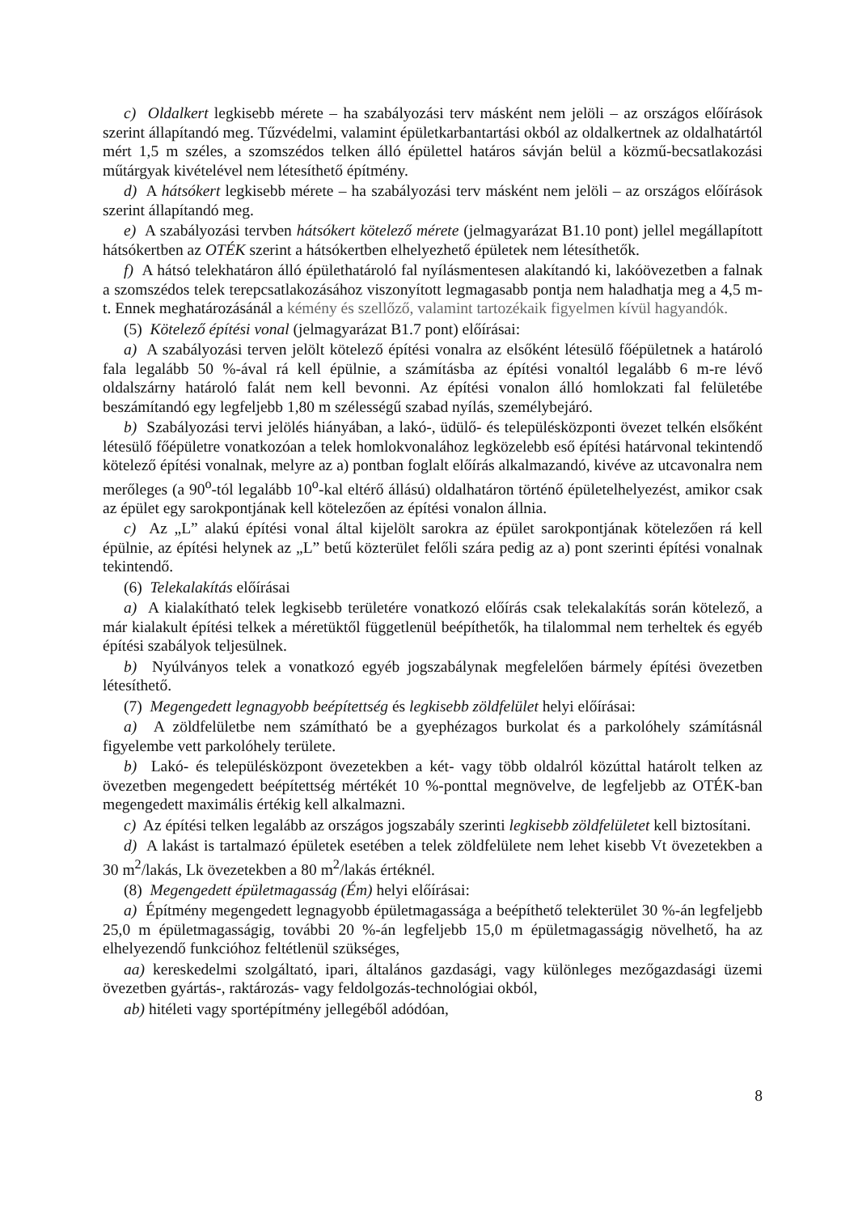c) Oldalkert legkisebb mérete – ha szabályozási terv másként nem jelöli – az országos előírások szerint állapítandó meg. Tűzvédelmi, valamint épületkarbantartási okból az oldalkertnek az oldalhatártól mért 1,5 m széles, a szomszédos telken álló épülettel határos sávján belül a közmű-becsatlakozási műtárgyak kivételével nem létesíthető építmény.
d) A hátsókert legkisebb mérete – ha szabályozási terv másként nem jelöli – az országos előírások szerint állapítandó meg.
e) A szabályozási tervben hátsókert kötelező mérete (jelmagyarázat B1.10 pont) jellel megállapított hátsókertben az OTÉK szerint a hátsókertben elhelyezhető épületek nem létesíthetők.
f) A hátsó telekhatáron álló épülethatároló fal nyílásmentesen alakítandó ki, lakóövezetben a falnak a szomszédos telek terepcsatlakozásához viszonyított legmagasabb pontja nem haladhatja meg a 4,5 m-t. Ennek meghatározásánál a kémény és szellőző, valamint tartozékaik figyelmen kívül hagyandók.
(5) Kötelező építési vonal (jelmagyarázat B1.7 pont) előírásai:
a) A szabályozási terven jelölt kötelező építési vonalra az elsőként létesülő főépületnek a határoló fala legalább 50 %-ával rá kell épülnie, a számításba az építési vonaltól legalább 6 m-re lévő oldalszárny határoló falát nem kell bevonni. Az építési vonalon álló homlokzati fal felületébe beszámítandó egy legfeljebb 1,80 m szélességű szabad nyílás, személybejáró.
b) Szabályozási tervi jelölés hiányában, a lakó-, üdülő- és településközponti övezet telkén elsőként létesülő főépületre vonatkozóan a telek homlokvonalához legközelebb eső építési határvonal tekintendő kötelező építési vonalnak, melyre az a) pontban foglalt előírás alkalmazandó, kivéve az utcavonalra nem merőleges (a 90<sup>o</sup>-tól legalább 10<sup>o</sup>-kal eltérő állású) oldalhatáron történő épületelhelyezést, amikor csak az épület egy sarokpontjának kell kötelezően az építési vonalon állnia.
c) Az „L” alakú építési vonal által kijelölt sarokra az épület sarokpontjának kötelezően rá kell épülnie, az építési helynek az „L” betű közterület felőli szára pedig az a) pont szerinti építési vonalnak tekintendő.
(6) Telekalakítás előírásai
a) A kialakítható telek legkisebb területére vonatkozó előírás csak telekalakítás során kötelező, a már kialakult építési telkek a méretüktől függetlenül beépíthetők, ha tilalommal nem terheltek és egyéb építési szabályok teljesülnek.
b) Nyúlványos telek a vonatkozó egyéb jogszabálynak megfelelően bármely építési övezetben létesíthető.
(7) Megengedett legnagyobb beépítettség és legkisebb zöldfelület helyi előírásai:
a) A zöldfelületbe nem számítható be a gyephézagos burkolat és a parkolóhely számításnál figyelembe vett parkolóhely területe.
b) Lakó- és településközpont övezetekben a két- vagy több oldalról közúttal határolt telken az övezetben megengedett beépítettség mértékét 10 %-ponttal megnövelve, de legfeljebb az OTÉK-ban megengedett maximális értékig kell alkalmazni.
c) Az építési telken legalább az országos jogszabály szerinti legkisebb zöldfelületet kell biztosítani.
d) A lakást is tartalmazó épületek esetében a telek zöldfelülete nem lehet kisebb Vt övezetekben a 30 m<sup>2</sup>/lakás, Lk övezetekben a 80 m<sup>2</sup>/lakás értéknél.
(8) Megengedett épületmagasság (Ém) helyi előírásai:
a) Építmény megengedett legnagyobb épületmagassága a beépíthető telekterület 30 %-án legfeljebb 25,0 m épületmagasságig, további 20 %-án legfeljebb 15,0 m épületmagasságig növelhető, ha az elhelyezendő funkcióhoz feltétlenül szükséges,
aa) kereskedelmi szolgáltató, ipari, általános gazdasági, vagy különleges mezőgazdasági üzemi övezetben gyártás-, raktározás- vagy feldolgozás-technológiai okból,
ab) hitéleti vagy sportépítmény jellegéből adódóan,
8